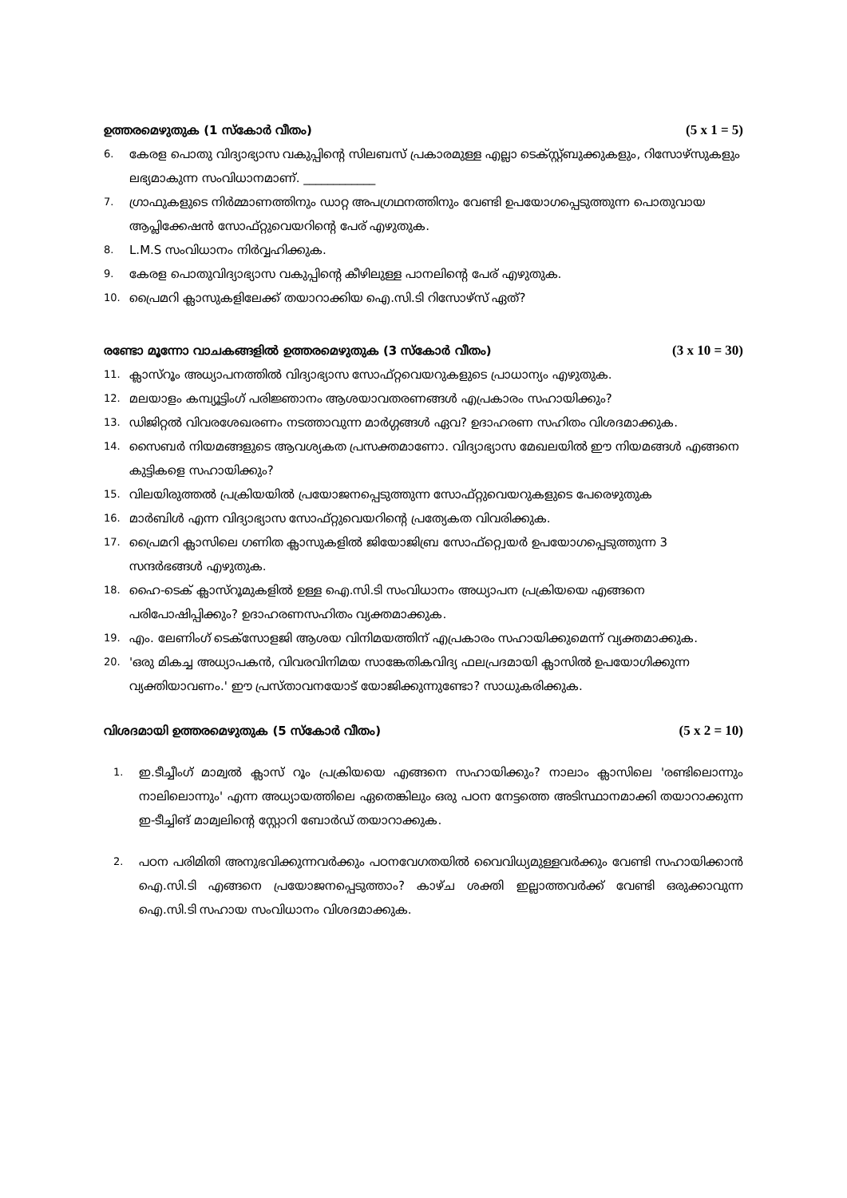ഉത്തരമെഴുതുക (1 സ്കോർ വീതം) (5 x 1 = 5)
6. കേരള പൊതു വിദ്യാഭ്യാസ വകുപ്പിന്റെ സിലബസ് പ്രകാരമുള്ള എല്ലാ ടെക്സ്റ്റ്ബുക്കുകളും, റിസോഴ്സുകളും ലഭ്യമാകുന്ന സംവിധാനമാണ്. ____________
7. ഗ്രാഫുകളുടെ നിർമ്മാണത്തിനും ഡാറ്റ അപഗ്രഥനത്തിനും വേണ്ടി ഉപയോഗപ്പെടുത്തുന്ന പൊതുവായ ആപ്ലിക്കേഷൻ സോഫ്റ്റുവെയറിന്റെ പേര് എഴുതുക.
8. L.M.S സംവിധാനം നിർവ്വഹിക്കുക.
9. കേരള പൊതുവിദ്യാഭ്യാസ വകുപ്പിന്റെ കീഴിലുള്ള പാനലിന്റെ പേര് എഴുതുക.
10. പ്രൈമറി ക്ലാസുകളിലേക്ക് തയാറാക്കിയ ഐ.സി.ടി റിസോഴ്സ് ഏത്?
രണ്ടോ മൂന്നോ വാചകങ്ങളിൽ ഉത്തരമെഴുതുക (3 സ്കോർ വീതം) (3 x 10 = 30)
11. ക്ലാസ്റൂം അധ്യാപനത്തിൽ വിദ്യാഭ്യാസ സോഫ്റ്റവെയറുകളുടെ പ്രാധാന്യം എഴുതുക.
12. മലയാളം കമ്പ്യൂട്ടിംഗ് പരിജ്ഞാനം ആശയാവതരണങ്ങൾ എപ്രകാരം സഹായിക്കും?
13. ഡിജിറ്റൽ വിവരശേഖരണം നടത്താവുന്ന മാർഗ്ഗങ്ങൾ ഏവ? ഉദാഹരണ സഹിതം വിശദമാക്കുക.
14. സൈബർ നിയമങ്ങളുടെ ആവശ്യകത പ്രസക്തമാണോ. വിദ്യാഭ്യാസ മേഖലയിൽ ഈ നിയമങ്ങൾ എങ്ങനെ കുട്ടികളെ സഹായിക്കും?
15. വിലയിരുത്തൽ പ്രക്രിയയിൽ പ്രയോജനപ്പെടുത്തുന്ന സോഫ്റ്റുവെയറുകളുടെ പേരെഴുതുക
16. മാർബിൾ എന്ന വിദ്യാഭ്യാസ സോഫ്റ്റുവെയറിന്റെ പ്രത്യേകത വിവരിക്കുക.
17. പ്രൈമറി ക്ലാസിലെ ഗണിത ക്ലാസുകളിൽ ജിയോജിബ്ര സോഫ്റ്റ്വെയർ ഉപയോഗപ്പെടുത്തുന്ന 3 സന്ദർഭങ്ങൾ എഴുതുക.
18. ഹൈ-ടെക് ക്ലാസ്റൂമുകളിൽ ഉള്ള ഐ.സി.ടി സംവിധാനം അധ്യാപന പ്രക്രിയയെ എങ്ങനെ പരിപോഷിപ്പിക്കും? ഉദാഹരണസഹിതം വ്യക്തമാക്കുക.
19. എം. ലേണിംഗ് ടെക്സോളജി ആശയ വിനിമയത്തിന് എപ്രകാരം സഹായിക്കുമെന്ന് വ്യക്തമാക്കുക.
20. 'ഒരു മികച്ച അധ്യാപകൻ, വിവരവിനിമയ സാങ്കേതികവിദ്യ ഫലപ്രദമായി ക്ലാസിൽ ഉപയോഗിക്കുന്ന വ്യക്തിയാവണം.' ഈ പ്രസ്താവനയോട് യോജിക്കുന്നുണ്ടോ? സാധുകരിക്കുക.
വിശദമായി ഉത്തരമെഴുതുക (5 സ്കോർ വീതം) (5 x 2 = 10)
1. ഇ.ടീച്ചീംഗ് മാമ്വൽ ക്ലാസ് റൂം പ്രക്രിയയെ എങ്ങനെ സഹായിക്കും? നാലാം ക്ലാസിലെ 'രണ്ടിലൊന്നും നാലിലൊന്നും' എന്ന അധ്യായത്തിലെ ഏതെങ്കിലും ഒരു പഠന നേട്ടത്തെ അടിസ്ഥാനമാക്കി തയാറാക്കുന്ന ഇ-ടീച്ചിങ് മാമ്വലിന്റെ സ്റ്റോറി ബോർഡ് തയാറാക്കുക.
2. പഠന പരിമിതി അനുഭവിക്കുന്നവർക്കും പഠനവേഗതയിൽ വൈവിധ്യമുള്ളവർക്കും വേണ്ടി സഹായിക്കാൻ ഐ.സി.ടി എങ്ങനെ പ്രയോജനപ്പെടുത്താം? കാഴ്ച ശക്തി ഇല്ലാത്തവർക്ക് വേണ്ടി ഒരുക്കാവുന്ന ഐ.സി.ടി സഹായ സംവിധാനം വിശദമാക്കുക.